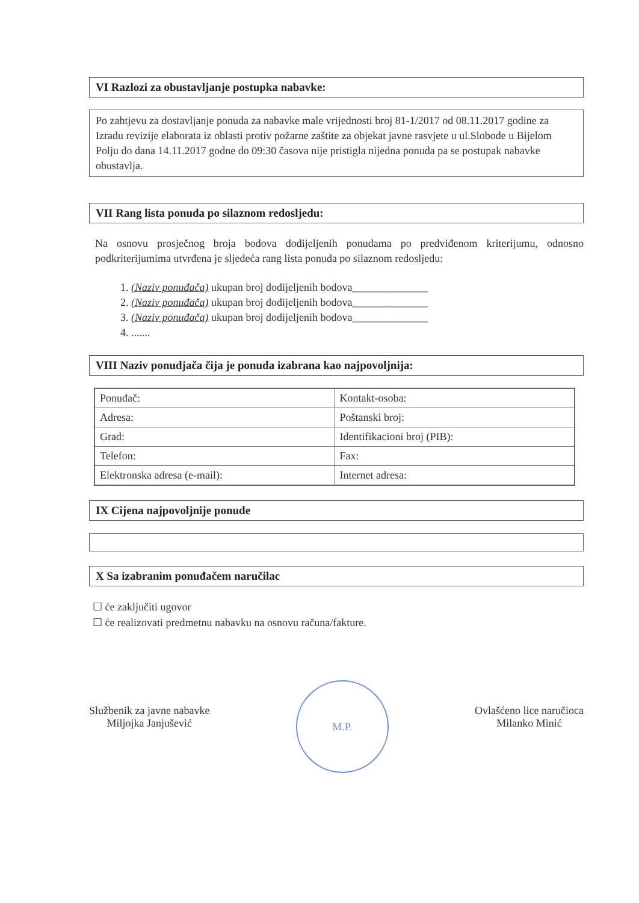VI Razlozi za obustavljanje postupka nabavke:
Po zahtjevu za dostavljanje ponuda za nabavke male vrijednosti broj 81-1/2017 od 08.11.2017 godine za Izradu revizije elaborata iz oblasti protiv požarne zaštite za objekat javne rasvjete u ul.Slobode u Bijelom Polju do dana 14.11.2017 godne do 09:30 časova nije pristigla nijedna ponuda pa se postupak nabavke obustavlja.
VII Rang lista ponuda po silaznom redosljedu:
Na osnovu prosječnog broja bodova dodijeljenih ponudama po predviđenom kriterijumu, odnosno podkriterijumima utvrđena je sljedeća rang lista ponuda po silaznom redosljedu:
1. (Naziv ponuđača) ukupan broj dodijeljenih bodova______________
2. (Naziv ponuđača) ukupan broj dodijeljenih bodova______________
3. (Naziv ponuđača) ukupan broj dodijeljenih bodova______________
4. .......
VIII Naziv ponudjača čija je ponuda izabrana kao najpovoljnija:
| Ponuđač: | Kontakt-osoba: |
| Adresa: | Poštanski broj: |
| Grad: | Identifikacioni broj (PIB): |
| Telefon: | Fax: |
| Elektronska adresa (e-mail): | Internet adresa: |
IX Cijena najpovoljnije ponude
X Sa izabranim ponuđačem naručilac
☐ će zaključiti ugovor
☐ će realizovati predmetnu nabavku na osnovu računa/fakture.
Službenik za javne nabavke
Miljojka Janjušević
M.P.
Ovlašćeno lice naručioca
Milanko Minić